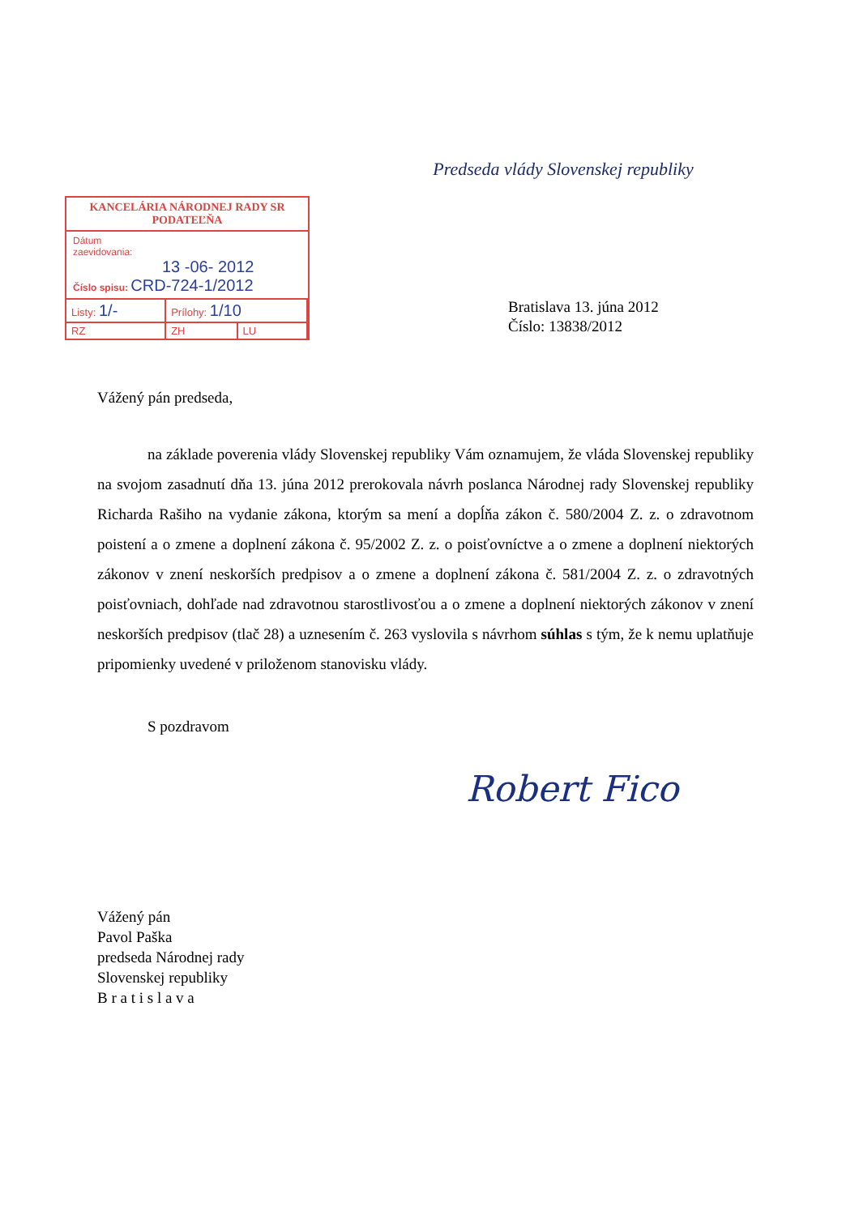Predseda vlády Slovenskej republiky
KANCELÁRIA NÁRODNEJ RADY SR
PODATEĽŇA
Dátum
zaevidovania:
13 -06- 2012
Číslo spisu: CRD-724-1/2012
| Listy: 1/- | Prílohy: 1/10 | |
| RZ | ZH | LU |
Bratislava 13. júna 2012
Číslo: 13838/2012
Vážený pán predseda,
na základe poverenia vlády Slovenskej republiky Vám oznamujem, že vláda Slovenskej republiky na svojom zasadnutí dňa 13. júna 2012 prerokovala návrh poslanca Národnej rady Slovenskej republiky Richarda Rašiho na vydanie zákona, ktorým sa mení a dopĺňa zákon č. 580/2004 Z. z. o zdravotnom poistení a o zmene a doplnení zákona č. 95/2002 Z. z. o poisťovníctve a o zmene a doplnení niektorých zákonov v znení neskorších predpisov a o zmene a doplnení zákona č. 581/2004 Z. z. o zdravotných poisťovniach, dohľade nad zdravotnou starostlivosťou a o zmene a doplnení niektorých zákonov v znení neskorších predpisov (tlač 28) a uznesením č. 263 vyslovila s návrhom súhlas s tým, že k nemu uplatňuje pripomienky uvedené v priloženom stanovisku vlády.
S pozdravom
Robert Fico
Vážený pán
Pavol Paška
predseda Národnej rady
Slovenskej republiky
B r a t i s l a v a